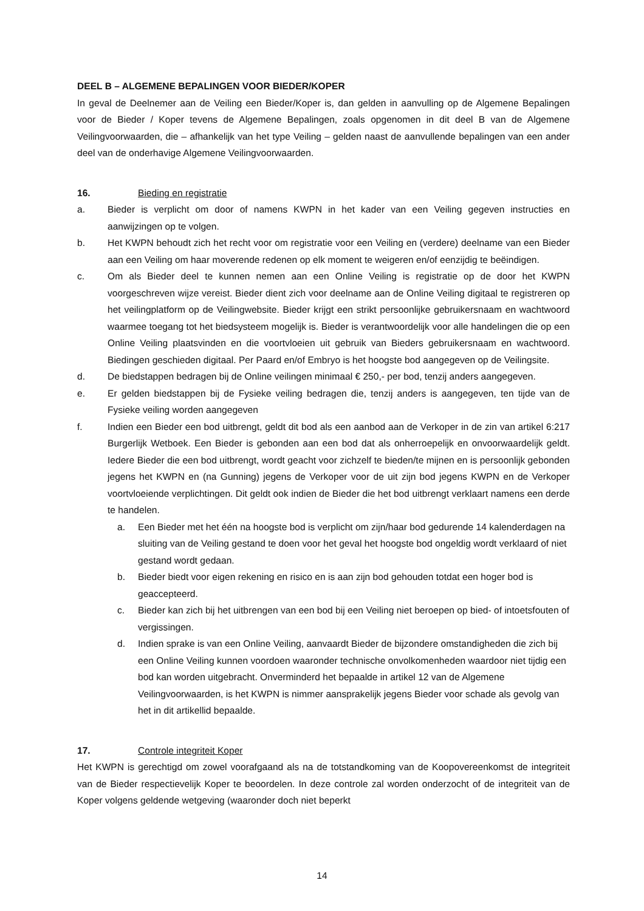DEEL B – ALGEMENE BEPALINGEN VOOR BIEDER/KOPER
In geval de Deelnemer aan de Veiling een Bieder/Koper is, dan gelden in aanvulling op de Algemene Bepalingen voor de Bieder / Koper tevens de Algemene Bepalingen, zoals opgenomen in dit deel B van de Algemene Veilingvoorwaarden, die – afhankelijk van het type Veiling – gelden naast de aanvullende bepalingen van een ander deel van de onderhavige Algemene Veilingvoorwaarden.
16. Bieding en registratie
a. Bieder is verplicht om door of namens KWPN in het kader van een Veiling gegeven instructies en aanwijzingen op te volgen.
b. Het KWPN behoudt zich het recht voor om registratie voor een Veiling en (verdere) deelname van een Bieder aan een Veiling om haar moverende redenen op elk moment te weigeren en/of eenzijdig te beëindigen.
c. Om als Bieder deel te kunnen nemen aan een Online Veiling is registratie op de door het KWPN voorgeschreven wijze vereist. Bieder dient zich voor deelname aan de Online Veiling digitaal te registreren op het veilingplatform op de Veilingwebsite. Bieder krijgt een strikt persoonlijke gebruikersnaam en wachtwoord waarmee toegang tot het biedsysteem mogelijk is. Bieder is verantwoordelijk voor alle handelingen die op een Online Veiling plaatsvinden en die voortvloeien uit gebruik van Bieders gebruikersnaam en wachtwoord. Biedingen geschieden digitaal. Per Paard en/of Embryo is het hoogste bod aangegeven op de Veilingsite.
d. De biedstappen bedragen bij de Online veilingen minimaal € 250,- per bod, tenzij anders aangegeven.
e. Er gelden biedstappen bij de Fysieke veiling bedragen die, tenzij anders is aangegeven, ten tijde van de Fysieke veiling worden aangegeven
f. Indien een Bieder een bod uitbrengt, geldt dit bod als een aanbod aan de Verkoper in de zin van artikel 6:217 Burgerlijk Wetboek. Een Bieder is gebonden aan een bod dat als onherroepelijk en onvoorwaardelijk geldt. Iedere Bieder die een bod uitbrengt, wordt geacht voor zichzelf te bieden/te mijnen en is persoonlijk gebonden jegens het KWPN en (na Gunning) jegens de Verkoper voor de uit zijn bod jegens KWPN en de Verkoper voortvloeiende verplichtingen. Dit geldt ook indien de Bieder die het bod uitbrengt verklaart namens een derde te handelen.
a. Een Bieder met het één na hoogste bod is verplicht om zijn/haar bod gedurende 14 kalenderdagen na sluiting van de Veiling gestand te doen voor het geval het hoogste bod ongeldig wordt verklaard of niet gestand wordt gedaan.
b. Bieder biedt voor eigen rekening en risico en is aan zijn bod gehouden totdat een hoger bod is geaccepteerd.
c. Bieder kan zich bij het uitbrengen van een bod bij een Veiling niet beroepen op bied- of intoetsfouten of vergissingen.
d. Indien sprake is van een Online Veiling, aanvaardt Bieder de bijzondere omstandigheden die zich bij een Online Veiling kunnen voordoen waaronder technische onvolkomenheden waardoor niet tijdig een bod kan worden uitgebracht. Onverminderd het bepaalde in artikel 12 van de Algemene Veilingvoorwaarden, is het KWPN is nimmer aansprakelijk jegens Bieder voor schade als gevolg van het in dit artikellid bepaalde.
17. Controle integriteit Koper
Het KWPN is gerechtigd om zowel voorafgaand als na de totstandkoming van de Koopovereenkomst de integriteit van de Bieder respectievelijk Koper te beoordelen. In deze controle zal worden onderzocht of de integriteit van de Koper volgens geldende wetgeving (waaronder doch niet beperkt
14